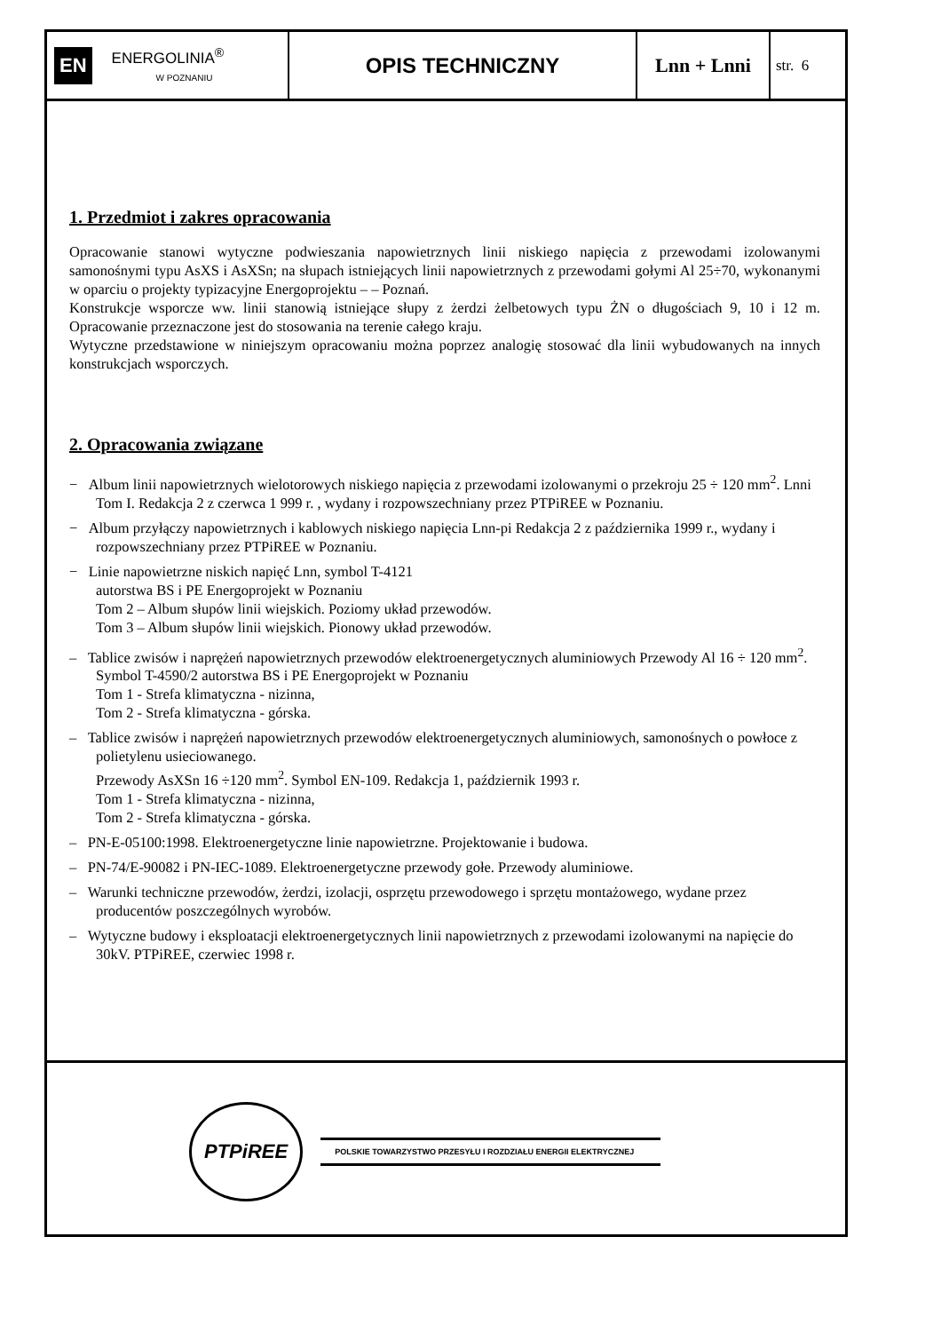EN ENERGOLINIA<sup>®</sup>
W POZNANIU
OPIS TECHNICZNY Lnn + Lnni
str. 6
1. Przedmiot i zakres opracowania
Opracowanie stanowi wytyczne podwieszania napowietrznych linii niskiego napięcia z przewodami izolowanymi samonośnymi typu AsXS i AsXSn; na słupach istniejących linii napowietrznych z przewodami gołymi Al 25÷70, wykonanymi w oparciu o projekty typizacyjne Energoprojektu – – Poznań.
Konstrukcje wsporcze ww. linii stanowią istniejące słupy z żerdzi żelbetowych typu ŻN o długościach 9, 10 i 12 m. Opracowanie przeznaczone jest do stosowania na terenie całego kraju.
Wytyczne przedstawione w niniejszym opracowaniu można poprzez analogię stosować dla linii wybudowanych na innych konstrukcjach wsporczych.
2. Opracowania związane
− Album linii napowietrznych wielotorowych niskiego napięcia z przewodami izolowanymi o przekroju 25 ÷ 120 mm<sup>2</sup>. Lnni Tom I. Redakcja 2 z czerwca 1 999 r. , wydany i rozpowszechniany przez PTPiREE w Poznaniu.
− Album przyłączy napowietrznych i kablowych niskiego napięcia Lnn-pi Redakcja 2 z października 1999 r., wydany i rozpowszechniany przez PTPiREE w Poznaniu.
− Linie napowietrzne niskich napięć Lnn, symbol T-4121
autorstwa BS i PE Energoprojekt w Poznaniu
Tom 2 – Album słupów linii wiejskich. Poziomy układ przewodów.
Tom 3 – Album słupów linii wiejskich. Pionowy układ przewodów.
– Tablice zwisów i naprężeń napowietrznych przewodów elektroenergetycznych aluminiowych Przewody Al 16 ÷ 120 mm<sup>2</sup>. Symbol T-4590/2 autorstwa BS i PE Energoprojekt w Poznaniu
Tom 1 - Strefa klimatyczna - nizinna,
Tom 2 - Strefa klimatyczna - górska.
– Tablice zwisów i naprężeń napowietrznych przewodów elektroenergetycznych aluminiowych, samonośnych o powłoce z polietylenu usieciowanego.
Przewody AsXSn 16 ÷120 mm<sup>2</sup>. Symbol EN-109. Redakcja 1, październik 1993 r.
Tom 1 - Strefa klimatyczna - nizinna,
Tom 2 - Strefa klimatyczna - górska.
– PN-E-05100:1998. Elektroenergetyczne linie napowietrzne. Projektowanie i budowa.
– PN-74/E-90082 i PN-IEC-1089. Elektroenergetyczne przewody gołe. Przewody aluminiowe.
– Warunki techniczne przewodów, żerdzi, izolacji, osprzętu przewodowego i sprzętu montażowego, wydane przez producentów poszczególnych wyrobów.
– Wytyczne budowy i eksploatacji elektroenergetycznych linii napowietrznych z przewodami izolowanymi na napięcie do 30kV. PTPiREE, czerwiec 1998 r.
PTPiREE POLSKIE TOWARZYSTWO PRZESYŁU I ROZDZIAŁU ENERGII ELEKTRYCZNEJ